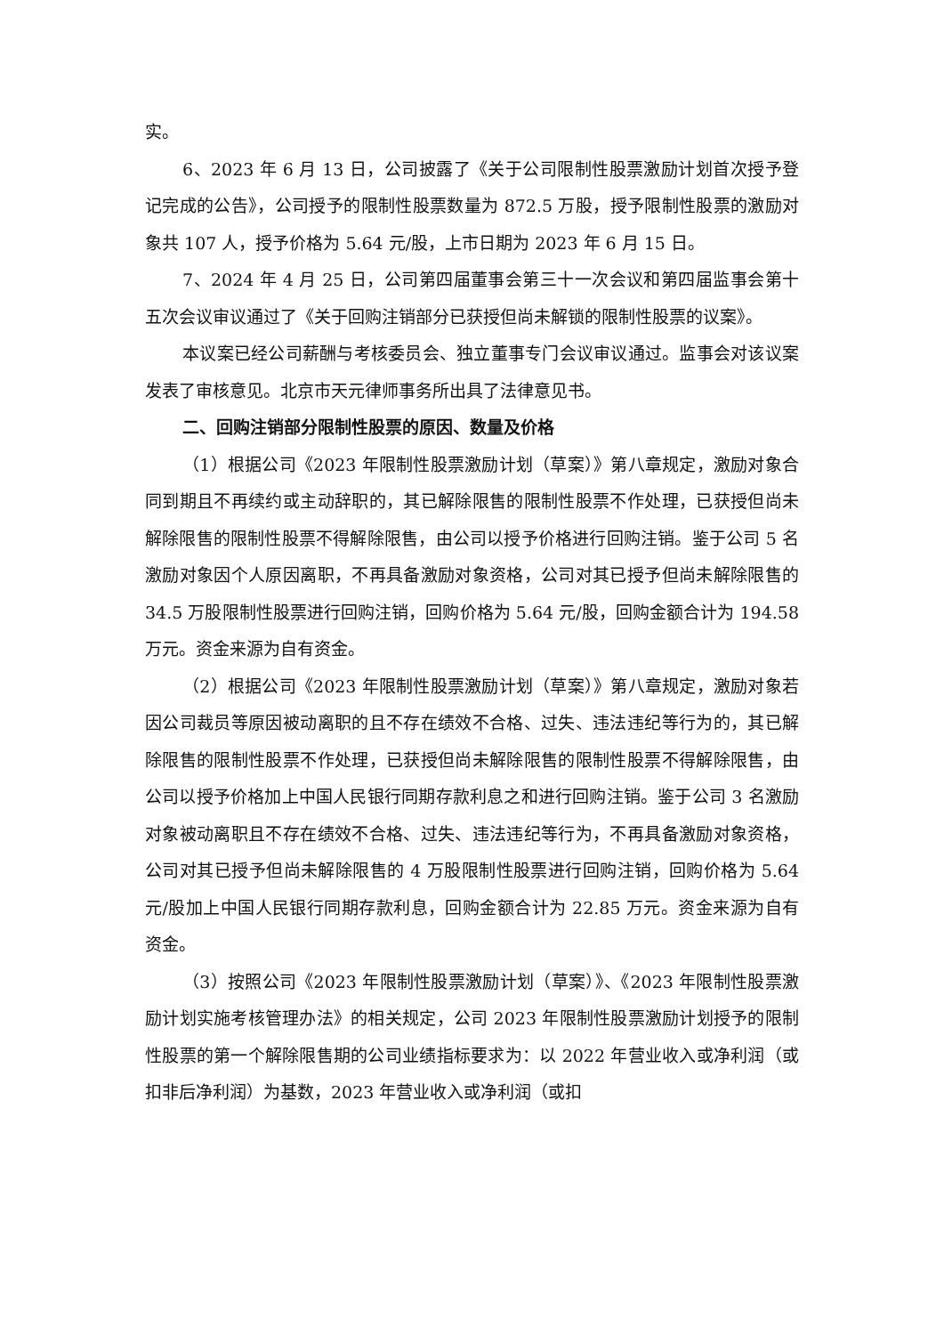实。
6、2023 年 6 月 13 日，公司披露了《关于公司限制性股票激励计划首次授予登记完成的公告》，公司授予的限制性股票数量为 872.5 万股，授予限制性股票的激励对象共 107 人，授予价格为 5.64 元/股，上市日期为 2023 年 6 月 15 日。
7、2024 年 4 月 25 日，公司第四届董事会第三十一次会议和第四届监事会第十五次会议审议通过了《关于回购注销部分已获授但尚未解锁的限制性股票的议案》。
本议案已经公司薪酬与考核委员会、独立董事专门会议审议通过。监事会对该议案发表了审核意见。北京市天元律师事务所出具了法律意见书。
二、回购注销部分限制性股票的原因、数量及价格
（1）根据公司《2023 年限制性股票激励计划（草案）》第八章规定，激励对象合同到期且不再续约或主动辞职的，其已解除限售的限制性股票不作处理，已获授但尚未解除限售的限制性股票不得解除限售，由公司以授予价格进行回购注销。鉴于公司 5 名激励对象因个人原因离职，不再具备激励对象资格，公司对其已授予但尚未解除限售的 34.5 万股限制性股票进行回购注销，回购价格为 5.64 元/股，回购金额合计为 194.58 万元。资金来源为自有资金。
（2）根据公司《2023 年限制性股票激励计划（草案）》第八章规定，激励对象若因公司裁员等原因被动离职的且不存在绩效不合格、过失、违法违纪等行为的，其已解除限售的限制性股票不作处理，已获授但尚未解除限售的限制性股票不得解除限售，由公司以授予价格加上中国人民银行同期存款利息之和进行回购注销。鉴于公司 3 名激励对象被动离职且不存在绩效不合格、过失、违法违纪等行为，不再具备激励对象资格，公司对其已授予但尚未解除限售的 4 万股限制性股票进行回购注销，回购价格为 5.64 元/股加上中国人民银行同期存款利息，回购金额合计为 22.85 万元。资金来源为自有资金。
（3）按照公司《2023 年限制性股票激励计划（草案）》、《2023 年限制性股票激励计划实施考核管理办法》的相关规定，公司 2023 年限制性股票激励计划授予的限制性股票的第一个解除限售期的公司业绩指标要求为：以 2022 年营业收入或净利润（或扣非后净利润）为基数，2023 年营业收入或净利润（或扣